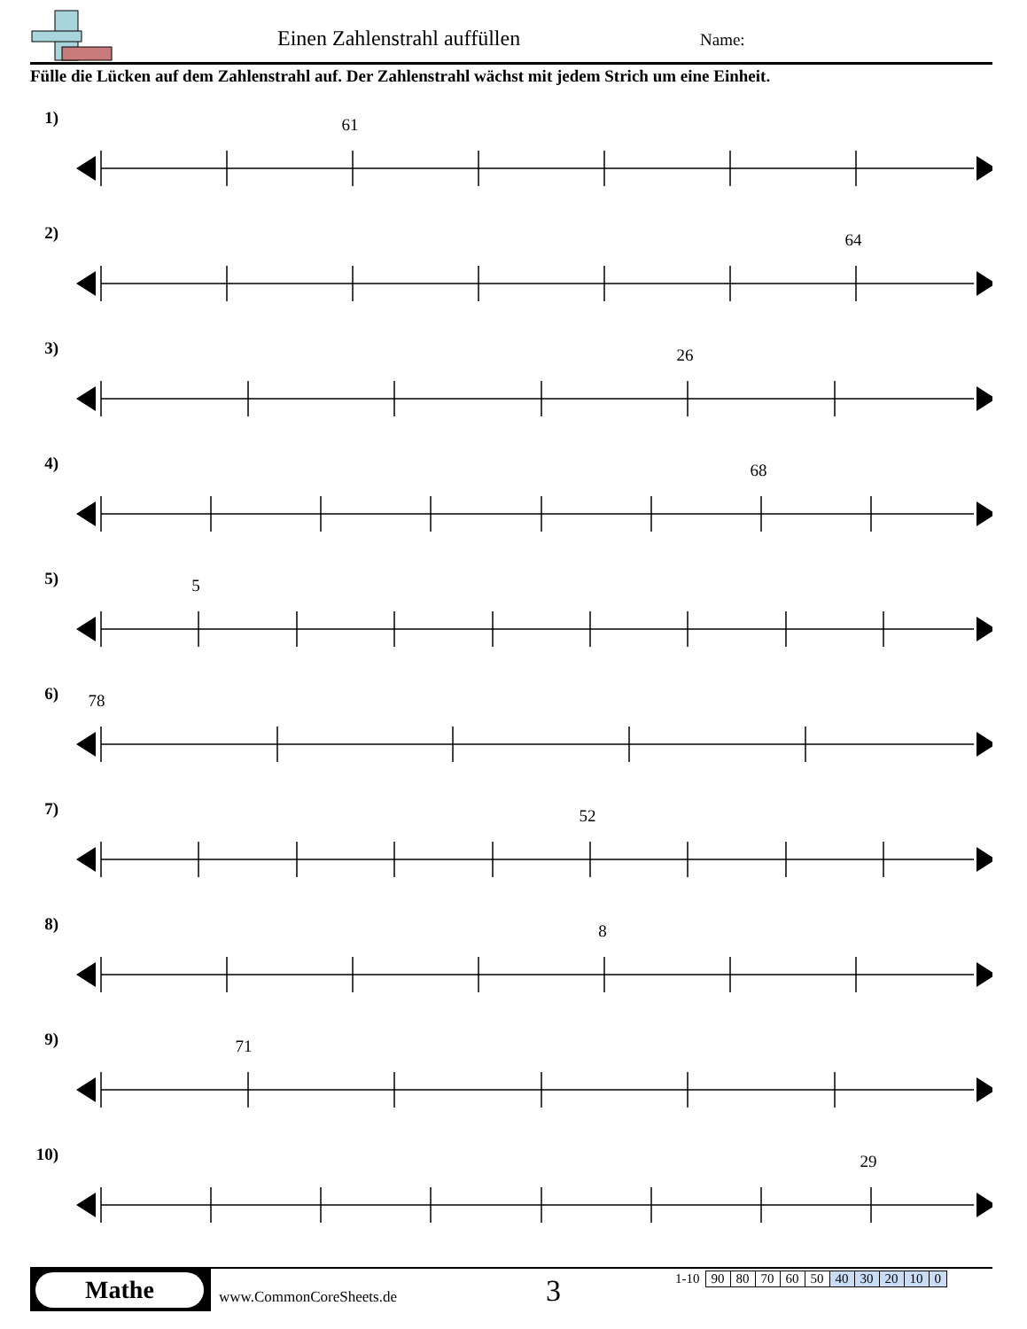Einen Zahlenstrahl auffüllen Name:
Fülle die Lücken auf dem Zahlenstrahl auf. Der Zahlenstrahl wächst mit jedem Strich um eine Einheit.
1) 61
2) 64
3) 26
4) 68
5) 5
6) 78
7) 52
8) 8
9) 71
10)
29
Mathe
www.CommonCoreSheets.de 3
| 1-10 | 90 | 80 | 70 | 60 | 50 | 40 | 30 | 20 | 10 | 0 |